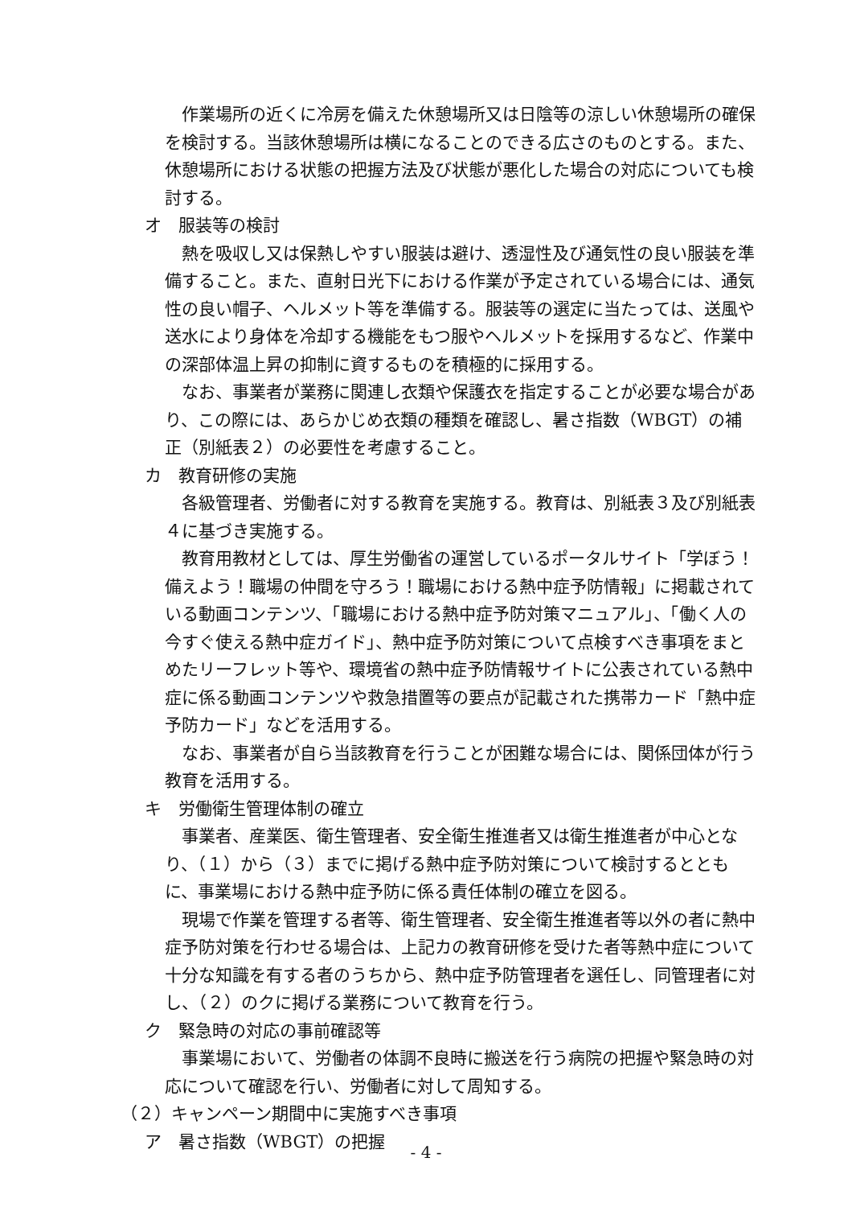作業場所の近くに冷房を備えた休憩場所又は日陰等の涼しい休憩場所の確保を検討する。当該休憩場所は横になることのできる広さのものとする。また、休憩場所における状態の把握方法及び状態が悪化した場合の対応についても検討する。
オ　服装等の検討
熱を吸収し又は保熱しやすい服装は避け、透湿性及び通気性の良い服装を準備すること。また、直射日光下における作業が予定されている場合には、通気性の良い帽子、ヘルメット等を準備する。服装等の選定に当たっては、送風や送水により身体を冷却する機能をもつ服やヘルメットを採用するなど、作業中の深部体温上昇の抑制に資するものを積極的に採用する。
なお、事業者が業務に関連し衣類や保護衣を指定することが必要な場合があり、この際には、あらかじめ衣類の種類を確認し、暑さ指数（WBGT）の補正（別紙表２）の必要性を考慮すること。
カ　教育研修の実施
各級管理者、労働者に対する教育を実施する。教育は、別紙表３及び別紙表４に基づき実施する。
教育用教材としては、厚生労働省の運営しているポータルサイト「学ぼう！備えよう！職場の仲間を守ろう！職場における熱中症予防情報」に掲載されている動画コンテンツ、「職場における熱中症予防対策マニュアル」、「働く人の今すぐ使える熱中症ガイド」、熱中症予防対策について点検すべき事項をまとめたリーフレット等や、環境省の熱中症予防情報サイトに公表されている熱中症に係る動画コンテンツや救急措置等の要点が記載された携帯カード「熱中症予防カード」などを活用する。
なお、事業者が自ら当該教育を行うことが困難な場合には、関係団体が行う教育を活用する。
キ　労働衛生管理体制の確立
事業者、産業医、衛生管理者、安全衛生推進者又は衛生推進者が中心となり、（１）から（３）までに掲げる熱中症予防対策について検討するとともに、事業場における熱中症予防に係る責任体制の確立を図る。
現場で作業を管理する者等、衛生管理者、安全衛生推進者等以外の者に熱中症予防対策を行わせる場合は、上記カの教育研修を受けた者等熱中症について十分な知識を有する者のうちから、熱中症予防管理者を選任し、同管理者に対し、（２）のクに掲げる業務について教育を行う。
ク　緊急時の対応の事前確認等
事業場において、労働者の体調不良時に搬送を行う病院の把握や緊急時の対応について確認を行い、労働者に対して周知する。
（２）キャンペーン期間中に実施すべき事項
ア　暑さ指数（WBGT）の把握
- 4 -